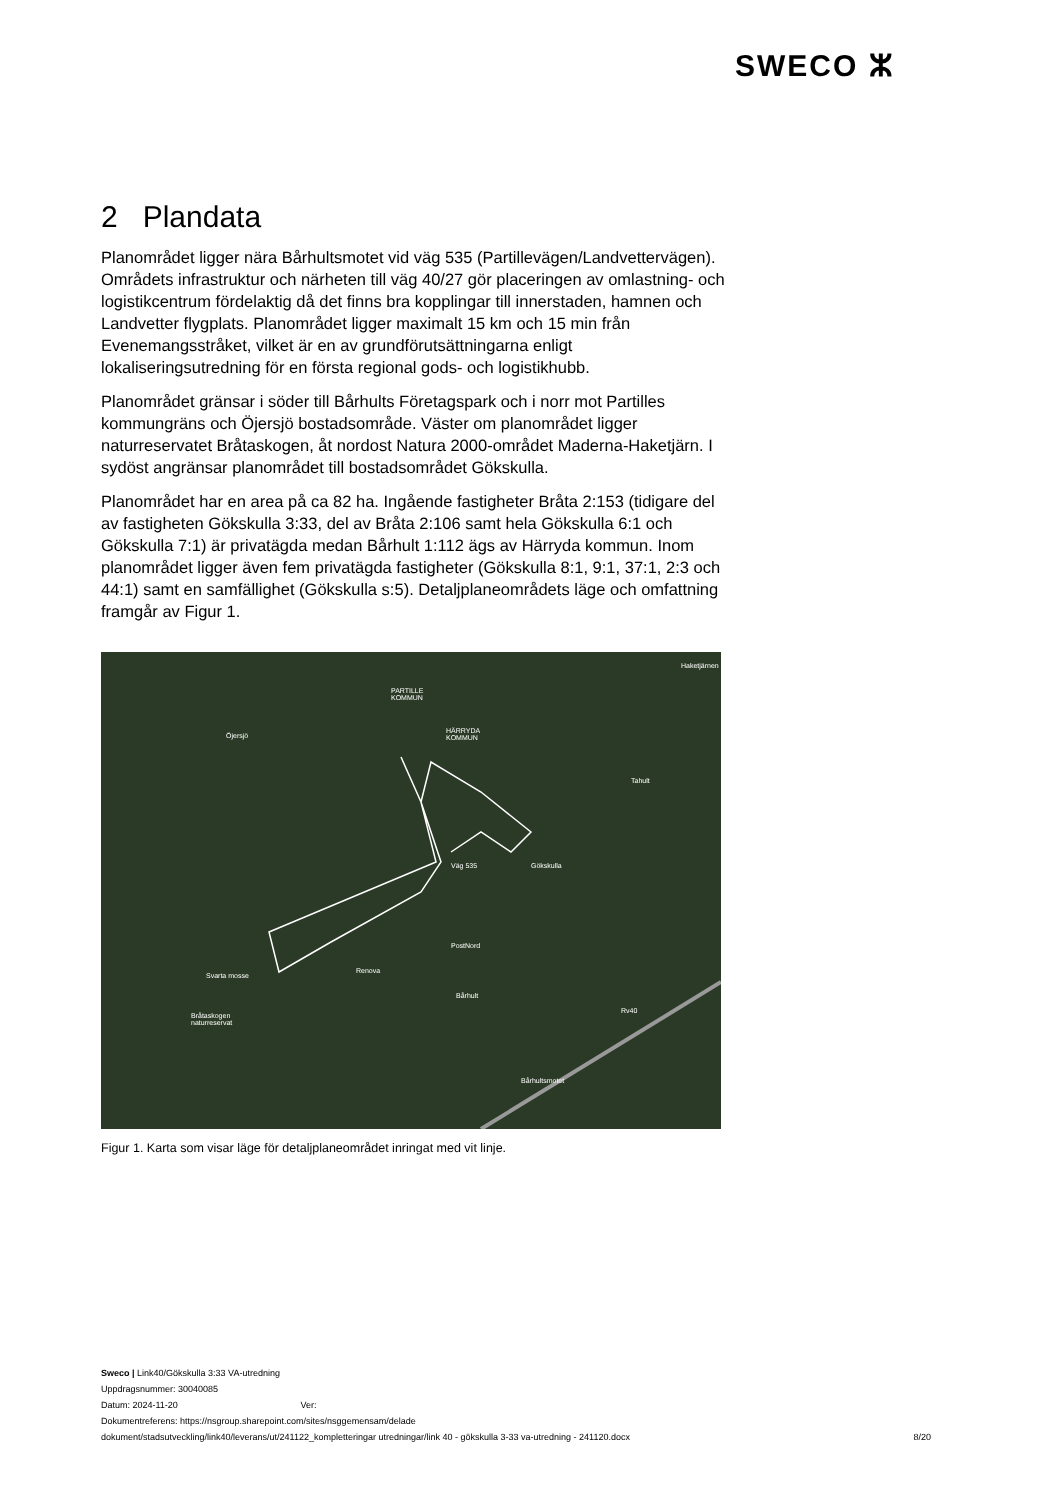SWECO ⵣ
2 Plandata
Planområdet ligger nära Bårhultsmotet vid väg 535 (Partillevägen/Landvettervägen). Områdets infrastruktur och närheten till väg 40/27 gör placeringen av omlastning- och logistikcentrum fördelaktig då det finns bra kopplingar till innerstaden, hamnen och Landvetter flygplats. Planområdet ligger maximalt 15 km och 15 min från Evenemangsstråket, vilket är en av grundförutsättningarna enligt lokaliseringsutredning för en första regional gods- och logistikhubb.
Planområdet gränsar i söder till Bårhults Företagspark och i norr mot Partilles kommungräns och Öjersjö bostadsområde. Väster om planområdet ligger naturreservatet Bråtaskogen, åt nordost Natura 2000-området Maderna-Haketjärn. I sydöst angränsar planområdet till bostadsområdet Gökskulla.
Planområdet har en area på ca 82 ha. Ingående fastigheter Bråta 2:153 (tidigare del av fastigheten Gökskulla 3:33, del av Bråta 2:106 samt hela Gökskulla 6:1 och Gökskulla 7:1) är privatägda medan Bårhult 1:112 ägs av Härryda kommun. Inom planområdet ligger även fem privatägda fastigheter (Gökskulla 8:1, 9:1, 37:1, 2:3 och 44:1) samt en samfällighet (Gökskulla s:5). Detaljplaneområdets läge och omfattning framgår av Figur 1.
Haketjärnen
PARTILLE
KOMMUN
HÄRRYDA
KOMMUN Öjersjö
Tahult
Gökskulla Väg 535
PostNord
Svarta mosse
Renova
Bårhult
Rv40
Bråtaskogen
naturreservat
Bårhultsmotet
Figur 1. Karta som visar läge för detaljplaneområdet inringat med vit linje.
Sweco | Link40/Gökskulla 3:33 VA-utredning
Uppdragsnummer: 30040085
Datum: 2024-11-20 Ver:
Dokumentreferens: https://nsgroup.sharepoint.com/sites/nsggemensam/delade
dokument/stadsutveckling/link40/leverans/ut/241122_kompletteringar utredningar/link 40 - gökskulla 3-33 va-utredning - 241120.docx
8/20